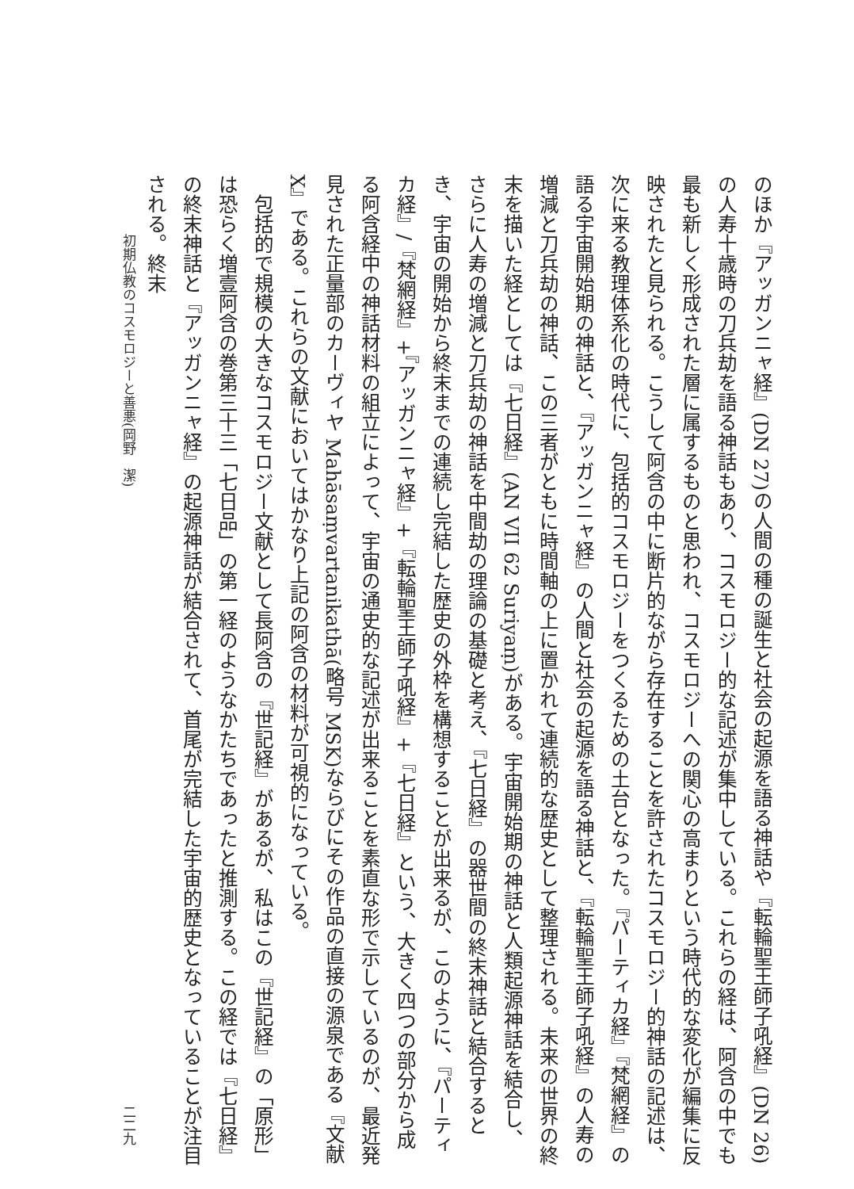のほか『アッガンニャ経』(DN 27)の人間の種の誕生と社会の起源を語る神話や『転輪聖王師子吼経』(DN 26)の人寿十歳時の刀兵劫を語る神話もあり、コスモロジー的な記述が集中している。これらの経は、阿含の中でも最も新しく形成された層に属するものと思われ、コスモロジーへの関心の高まりという時代的な変化が編集に反映されたと見られる。こうして阿含の中に断片的ながら存在することを許されたコスモロジー的神話の記述は、次に来る教理体系化の時代に、包括的コスモロジーをつくるための土台となった。『パーティカ経』『梵網経』の語る宇宙開始期の神話と、『アッガンニャ経』の人間と社会の起源を語る神話と、『転輪聖王師子吼経』の人寿の増減と刀兵劫の神話、この三者がともに時間軸の上に置かれて連続的な歴史として整理される。未来の世界の終末を描いた経としては『七日経』(AN VII 62 Suriyaṃ)がある。宇宙開始期の神話と人類起源神話を結合し、さらに人寿の増減と刀兵劫の神話を中間劫の理論の基礎と考え、『七日経』の器世間の終末神話と結合するとき、宇宙の開始から終末までの連続し完結した歴史の外枠を構想することが出来るが、このように、『パーティカ経』/『梵網経』+『アッガンニャ経』+『転輪聖王師子吼経』+『七日経』という、大きく四つの部分から成る阿含経中の神話材料の組立によって、宇宙の通史的な記述が出来ることを素直な形で示しているのが、最近発見された正量部のカーヴィヤ Mahāsaṃvartanikathā(略号 MSK)ならびにその作品の直接の源泉である『文献X』である。これらの文献においてはかなり上記の阿含の材料が可視的になっている。
　包括的で規模の大きなコスモロジー文献として長阿含の『世記経』があるが、私はこの『世記経』の「原形」は恐らく増壹阿含の巻第三十三「七日品」の第一経のようなかたちであったと推測する。この経では『七日経』の終末神話と『アッガンニャ経』の起源神話が結合されて、首尾が完結した宇宙的歴史となっていることが注目される。終末
初期仏教のコスモロジーと善悪(岡野　潔) 二二九